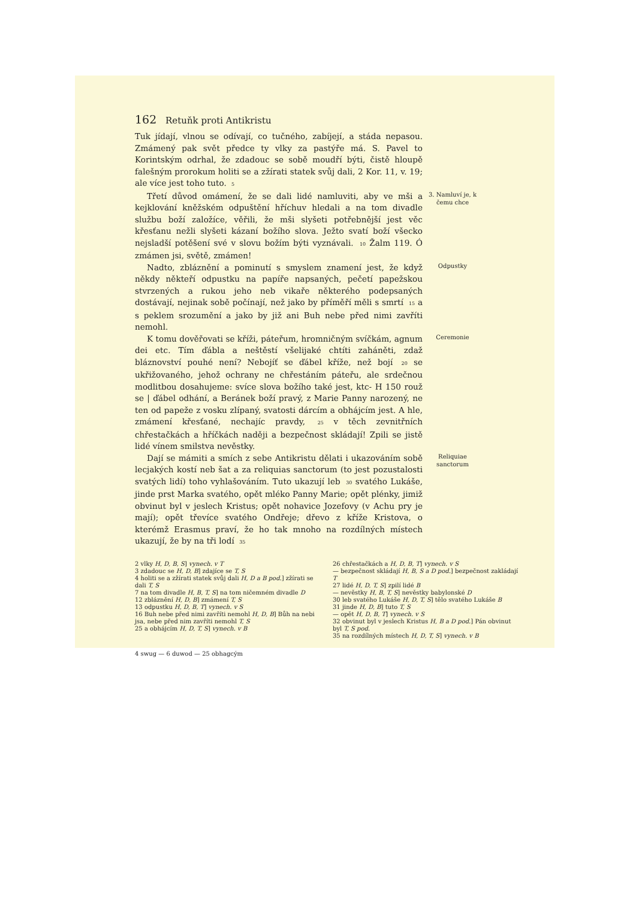162 Retuňk proti Antikristu
Tuk jídají, vlnou se odívají, co tučného, zabíjejí, a stáda nepasou. Zmámený pak svět předce ty vlky za pastýře má. S. Pavel to Korintským odrhal, že zdadouc se sobě moudří býti, čistě hloupě falešným prorokum holiti se a zžírati statek svůj dali, 2 Kor. 11, v. 19; ale více jest toho tuto. 5
Třetí důvod omámení, že se dali lidé namluviti, aby ve mši a kejklování kněžském odpuštění hříchuv hledali a na tom divadle službu boží založíce, věřili, že mši slyšeti potřebnější jest věc křesťanu nežli slyšeti kázaní božího slova. Ježto svatí boží všecko nejsladší potěšení své v slovu božím býti vyznávali. 10 Žalm 119. Ó zmámen jsi, světě, zmámen!
3. Namluví je, k čemu chce
Nadto, zbláznění a pominutí s smyslem znamení jest, že když někdy někteří odpustku na papíře napsaných, pečetí papežskou stvrzených a rukou jeho neb vikaře některého podepsaných dostávají, nejinak sobě počínají, než jako by příměří měli s smrtí 15 a s peklem srozumění a jako by již ani Buh nebe před nimi zavříti nemohl.
Odpustky
K tomu dověřovati se kříži, páteřum, hromničným svíčkám, agnum dei etc. Tím ďábla a neštěstí všelijaké chtíti zaháněti, zdaž bláznovství pouhé není? Nebojíť se ďábel kříže, než bojí 20 se ukřižovaného, jehož ochrany ne chřestáním páteřu, ale srdečnou modlitbou dosahujeme: svíce slova božího také jest, ktc- H 150 rouž se | ďábel odhání, a Beránek boží pravý, z Marie Panny narozený, ne ten od papeže z vosku zlípaný, svatosti dárcím a obhájcím jest. A hle, zmámení křesťané, nechajíc pravdy, 25 v těch zevnitřních chřestačkách a hříčkách naději a bezpečnost skládají! Zpili se jistě lidé vínem smilstva nevěstky.
Ceremonie
Dají se mámiti a smích z sebe Antikristu dělati i ukazováním sobě lecjakých kostí neb šat a za reliquias sanctorum (to jest pozustalosti svatých lidí) toho vyhlašováním. Tuto ukazují leb 30 svatého Lukáše, jinde prst Marka svatého, opět mléko Panny Marie; opět plénky, jimiž obvinut byl v jeslech Kristus; opět nohavice Jozefovy (v Achu pry je mají); opět třevíce svatého Ondřeje; dřevo z kříže Kristova, o kterémž Erasmus praví, že ho tak mnoho na rozdílných místech ukazují, že by na tři lodí 35
Reliquiae sanctorum
2 vlky H, D, B, S] vynech. v T
3 zdadouc se H, D, B] zdajíce se T, S
4 holiti se a zžírati statek svůj dali H, D a B pod.] zžírati se dali T, S
7 na tom divadle H, B, T, S] na tom ničemném divadle D
12 zbláznění H, D, B] zmámení T, S
13 odpustku H, D, B, T] vynech. v S
16 Buh nebe před nimi zavříti nemohl H, D, B] Bůh na nebi jsa, nebe před nim zavříti nemohl T, S
25 a obhájcím H, D, T, S] vynech. v B
26 chřestačkách a H, D, B, T] vynech. v S
— bezpečnost skládají H, B, S a D pod.] bezpečnost zakládají T
27 lidé H, D, T, S] zpilí lidé B
— nevěstky H, B, T, S] nevěstky babylonské D
30 leb svatého Lukáše H, D, T, S] tělo svatého Lukáše B
31 jinde H, D, B] tuto T, S
— opět H, D, B, T] vynech. v S
32 obvinut byl v jeslech Kristus H, B a D pod.] Pán obvinut byl T, S pod.
35 na rozdílných místech H, D, T, S] vynech. v B
4 swug — 6 duwod — 25 obhagcým